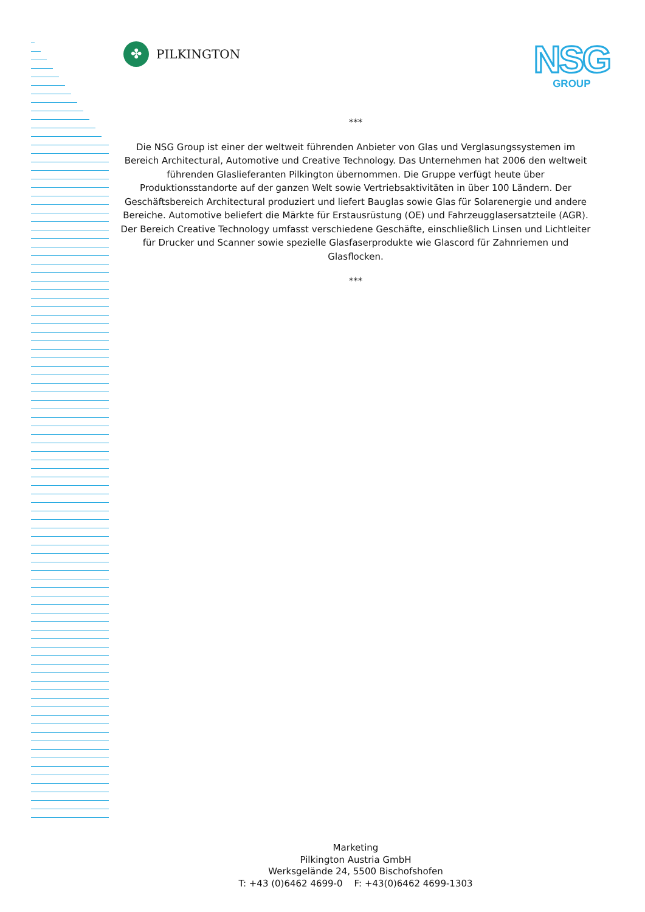✤
PILKINGTON
NSG
GROUP
***
Die NSG Group ist einer der weltweit führenden Anbieter von Glas und Verglasungssystemen im Bereich Architectural, Automotive und Creative Technology. Das Unternehmen hat 2006 den weltweit führenden Glaslieferanten Pilkington übernommen. Die Gruppe verfügt heute über Produktionsstandorte auf der ganzen Welt sowie Vertriebsaktivitäten in über 100 Ländern. Der Geschäftsbereich Architectural produziert und liefert Bauglas sowie Glas für Solarenergie und andere Bereiche. Automotive beliefert die Märkte für Erstausrüstung (OE) und Fahrzeugglasersatzteile (AGR). Der Bereich Creative Technology umfasst verschiedene Geschäfte, einschließlich Linsen und Lichtleiter für Drucker und Scanner sowie spezielle Glasfaserprodukte wie Glascord für Zahnriemen und Glasflocken.
***
Marketing
Pilkington Austria GmbH
Werksgelände 24, 5500 Bischofshofen
T: +43 (0)6462 4699-0 F: +43(0)6462 4699-1303